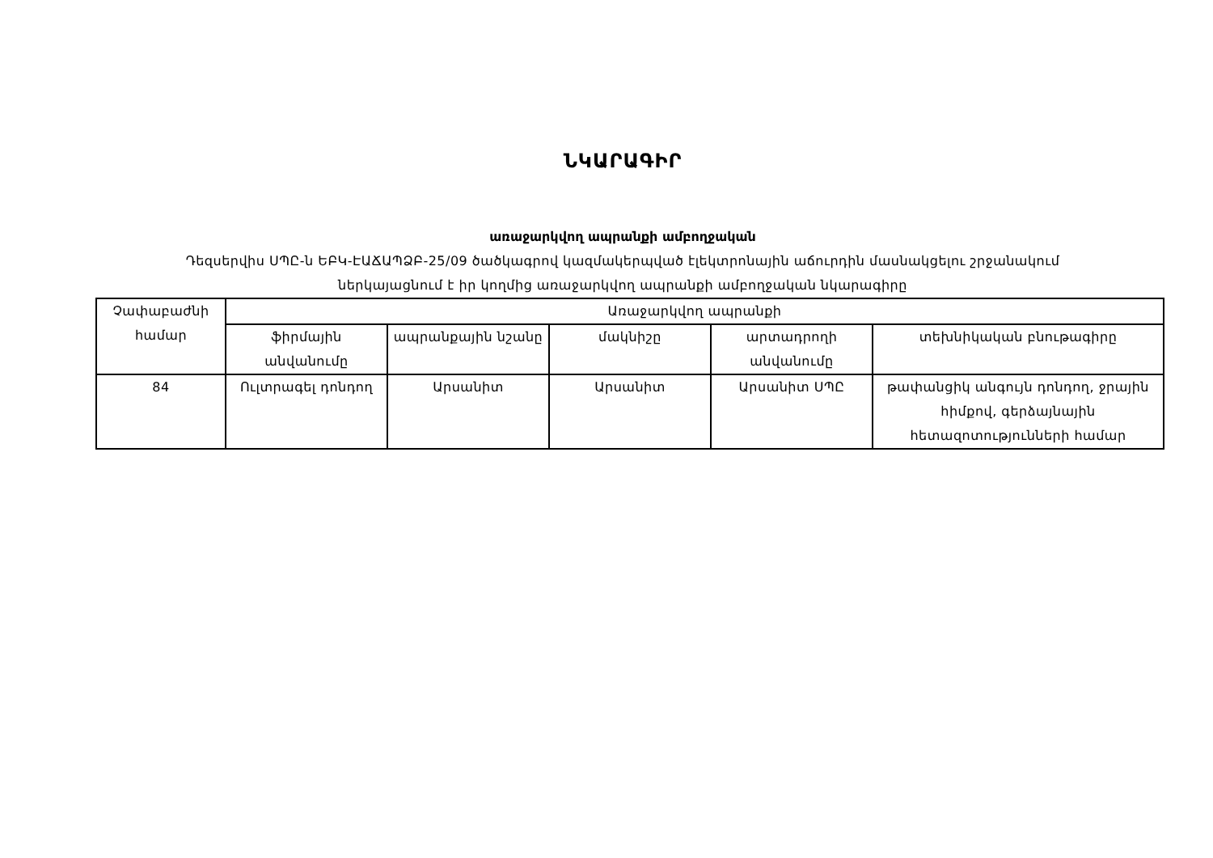ՆԿԱՐԱԳԻՐ
առաջարկվող ապրանքի ամբողջական
Դեզսերվիս ՍՊԸ-ն ԵԲԿ-ԷԱՃԱՊՁԲ-25/09 ծածկագրով կազմակերպված էլեկտրոնային աճուրդին մասնակցելու շրջանակում
ներկայացնում է իր կողմից առաջարկվող ապրանքի ամբողջական նկարագիրը
| Չափաբաժնի համար | Առաջարկվող ապրանքի | | | | |
| --- | --- | --- | --- | --- | --- |
| | ֆիրմային անվանումը | ապրանքային նշանը | մակնիշը | արտադրողի անվանումը | տեխնիկական բնութագիրը |
| 84 | Ուլտրագել դոնդող | Արսանիտ | Արսանիտ | Արսանիտ ՍՊԸ | թափանցիկ անգույն դոնդող, ջրային հիմքով, գերձայնային հետազոտությունների համար |